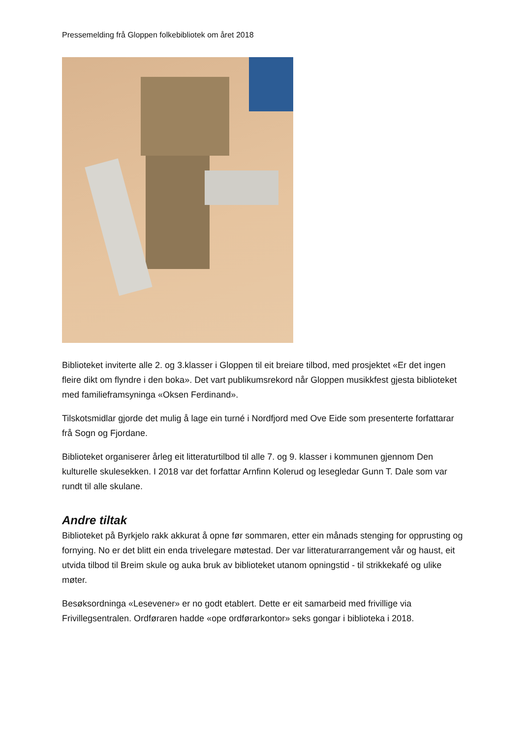Pressemelding frå Gloppen folkebibliotek om året 2018
Biblioteket inviterte alle 2. og 3.klasser i Gloppen til eit breiare tilbod, med prosjektet «Er det ingen fleire dikt om flyndre i den boka». Det vart publikumsrekord når Gloppen musikkfest gjesta biblioteket med familieframsyninga «Oksen Ferdinand».
Tilskotsmidlar gjorde det mulig å lage ein turné i Nordfjord med Ove Eide som presenterte forfattarar frå Sogn og Fjordane.
Biblioteket organiserer årleg eit litteraturtilbod til alle 7. og 9. klasser i kommunen gjennom Den kulturelle skulesekken. I 2018 var det forfattar Arnfinn Kolerud og lesegledar Gunn T. Dale som var rundt til alle skulane.
Andre tiltak
Biblioteket på Byrkjelo rakk akkurat å opne før sommaren, etter ein månads stenging for opprusting og fornying. No er det blitt ein enda trivelegare møtestad. Der var litteraturarrangement vår og haust, eit utvida tilbod til Breim skule og auka bruk av biblioteket utanom opningstid - til strikkekafé og ulike møter.
Besøksordninga «Lesevener» er no godt etablert. Dette er eit samarbeid med frivillige via Frivillegsentralen. Ordføraren hadde «ope ordførarkontor» seks gongar i biblioteka i 2018.